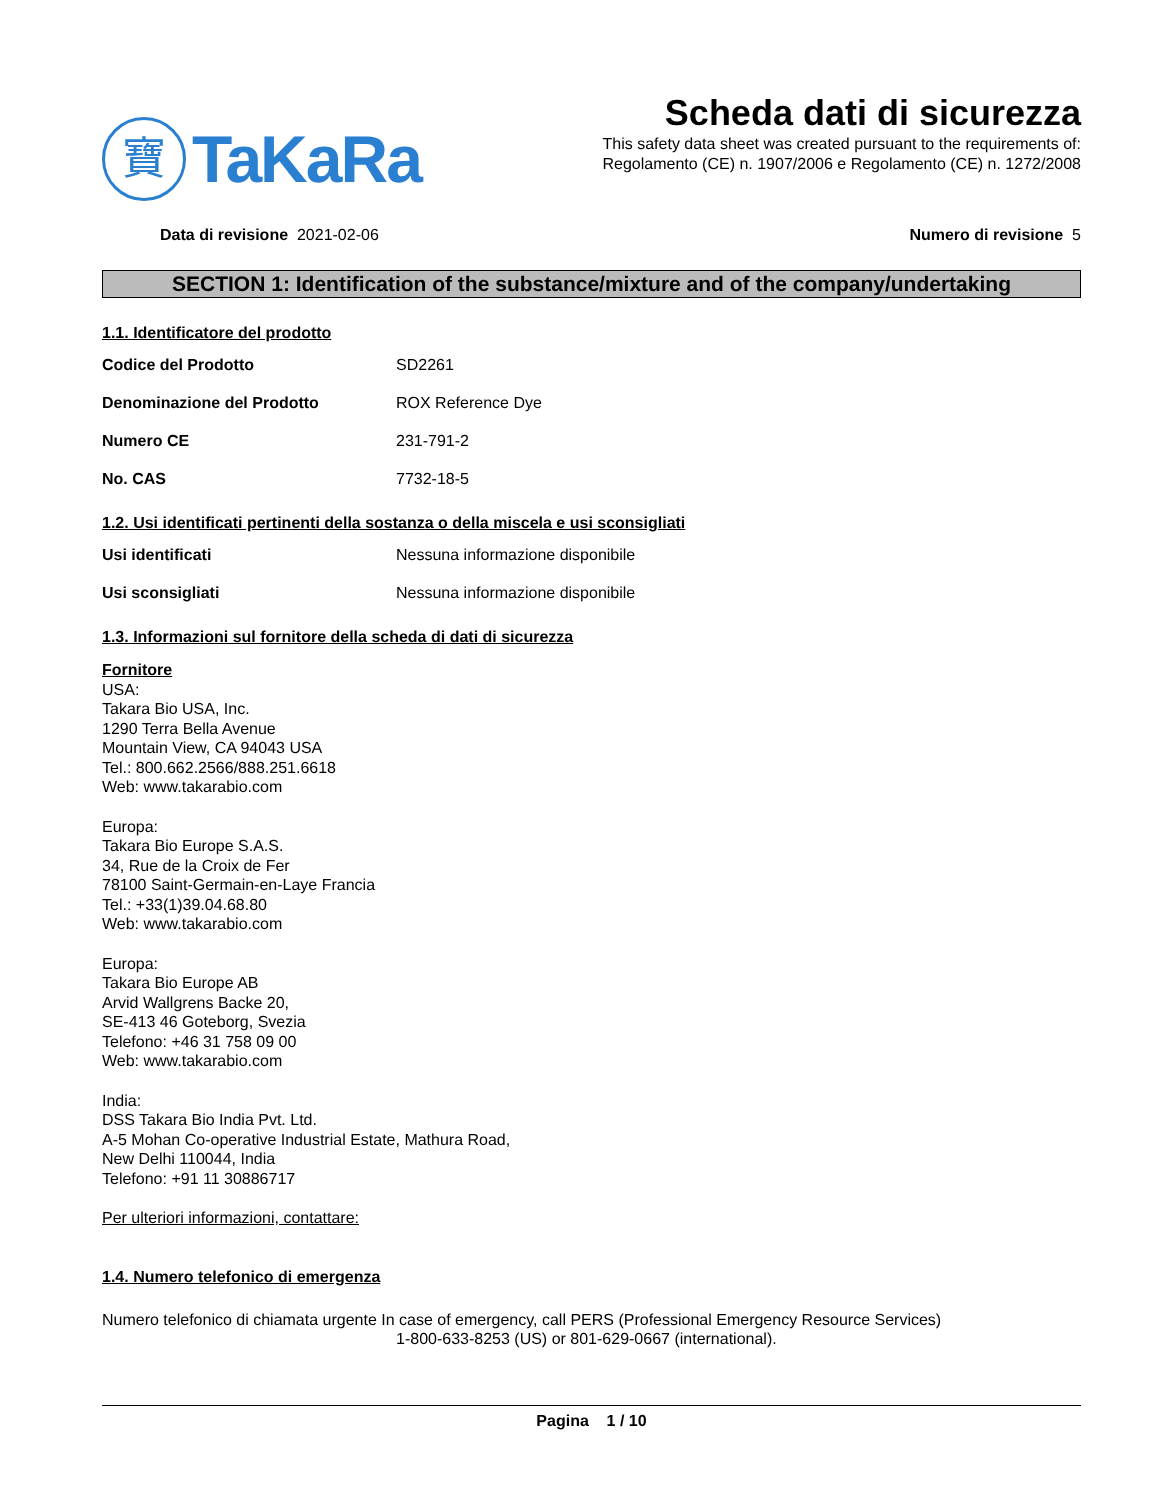寶
TaKaRa
Scheda dati di sicurezza
This safety data sheet was created pursuant to the requirements of:
Regolamento (CE) n. 1907/2006 e Regolamento (CE) n. 1272/2008
Data di revisione 2021-02-06 Numero di revisione 5
SECTION 1: Identification of the substance/mixture and of the company/undertaking
1.1. Identificatore del prodotto
Codice del Prodotto SD2261
Denominazione del Prodotto ROX Reference Dye
Numero CE 231-791-2
No. CAS 7732-18-5
1.2. Usi identificati pertinenti della sostanza o della miscela e usi sconsigliati
Usi identificati Nessuna informazione disponibile
Usi sconsigliati Nessuna informazione disponibile
1.3. Informazioni sul fornitore della scheda di dati di sicurezza
Fornitore
USA:
Takara Bio USA, Inc.
1290 Terra Bella Avenue
Mountain View, CA 94043 USA
Tel.: 800.662.2566/888.251.6618
Web: www.takarabio.com
Europa:
Takara Bio Europe S.A.S.
34, Rue de la Croix de Fer
78100 Saint-Germain-en-Laye Francia
Tel.: +33(1)39.04.68.80
Web: www.takarabio.com
Europa:
Takara Bio Europe AB
Arvid Wallgrens Backe 20,
SE-413 46 Goteborg, Svezia
Telefono: +46 31 758 09 00
Web: www.takarabio.com
India:
DSS Takara Bio India Pvt. Ltd.
A-5 Mohan Co-operative Industrial Estate, Mathura Road,
New Delhi 110044, India
Telefono: +91 11 30886717
Per ulteriori informazioni, contattare:
1.4. Numero telefonico di emergenza
Numero telefonico di chiamata urgente In case of emergency, call PERS (Professional Emergency Resource Services)
1-800-633-8253 (US) or 801-629-0667 (international).
Pagina 1 / 10